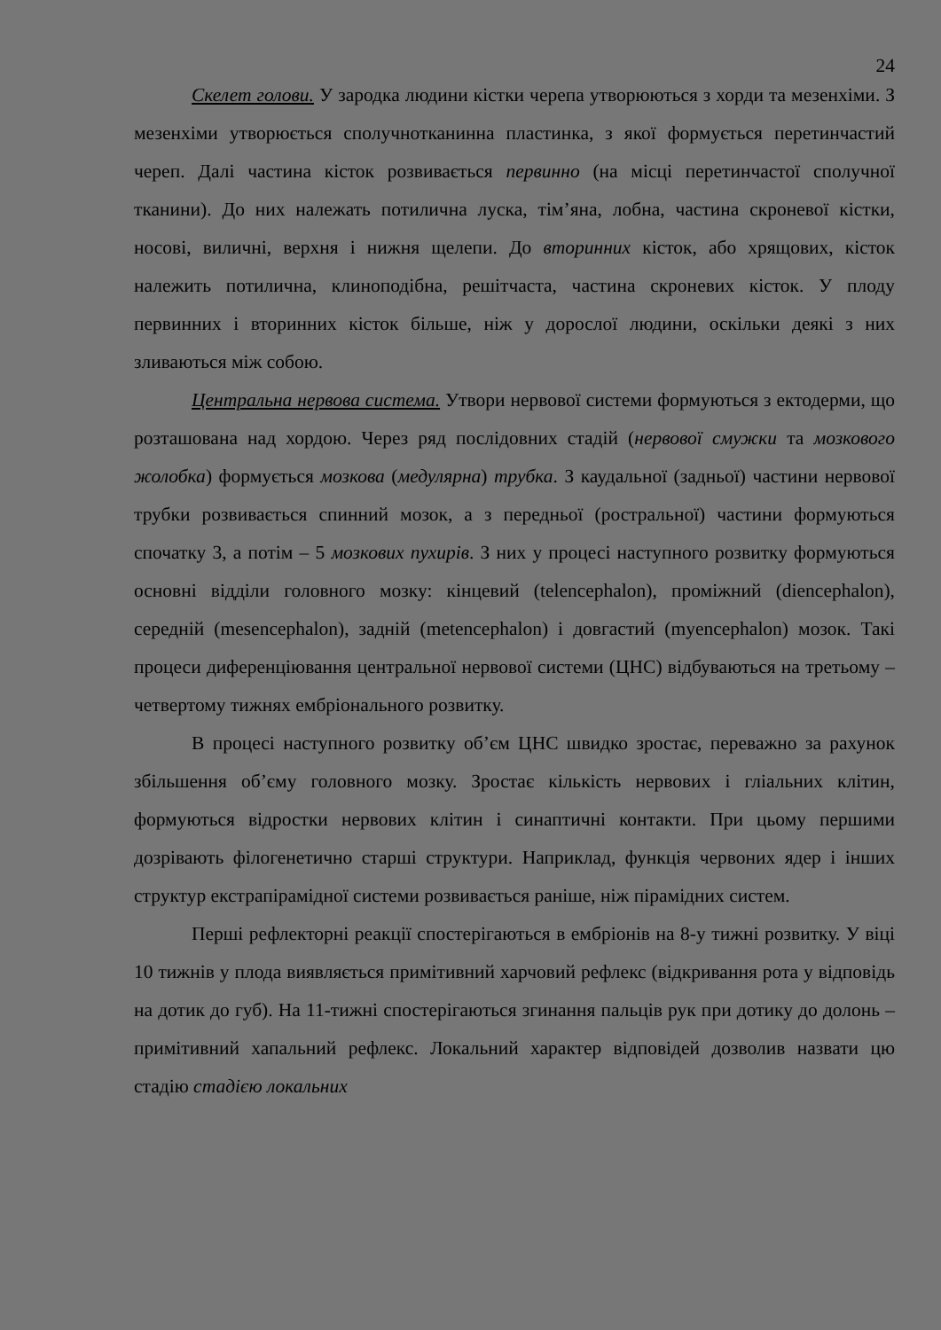24
Скелет голови. У зародка людини кістки черепа утворюються з хорди та мезенхіми. З мезенхіми утворюється сполучнотканинна пластинка, з якої формується перетинчастий череп. Далі частина кісток розвивається первинно (на місці перетинчастої сполучної тканини). До них належать потилична луска, тім’яна, лобна, частина скроневої кістки, носові, виличні, верхня і нижня щелепи. До вторинних кісток, або хрящових, кісток належить потилична, клиноподібна, решітчаста, частина скроневих кісток. У плоду первинних і вторинних кісток більше, ніж у дорослої людини, оскільки деякі з них зливаються між собою.
Центральна нервова система. Утвори нервової системи формуються з ектодерми, що розташована над хордою. Через ряд послідовних стадій (нервової смужки та мозкового жолобка) формується мозкова (медулярна) трубка. З каудальної (задньої) частини нервової трубки розвивається спинний мозок, а з передньої (ростральної) частини формуються спочатку 3, а потім – 5 мозкових пухирів. З них у процесі наступного розвитку формуються основні відділи головного мозку: кінцевий (telencephalon), проміжний (diencephalon), середній (mesencephalon), задній (metencephalon) і довгастий (myencephalon) мозок. Такі процеси диференціювання центральної нервової системи (ЦНС) відбуваються на третьому – четвертому тижнях ембріонального розвитку.
В процесі наступного розвитку об’єм ЦНС швидко зростає, переважно за рахунок збільшення об’єму головного мозку. Зростає кількість нервових і гліальних клітин, формуються відростки нервових клітин і синаптичні контакти. При цьому першими дозрівають філогенетично старші структури. Наприклад, функція червоних ядер і інших структур екстрапірамідної системи розвивається раніше, ніж пірамідних систем.
Перші рефлекторні реакції спостерігаються в ембріонів на 8-у тижні розвитку. У віці 10 тижнів у плода виявляється примітивний харчовий рефлекс (відкривання рота у відповідь на дотик до губ). На 11-тижні спостерігаються згинання пальців рук при дотику до долонь – примітивний хапальний рефлекс. Локальний характер відповідей дозволив назвати цю стадію стадією локальних